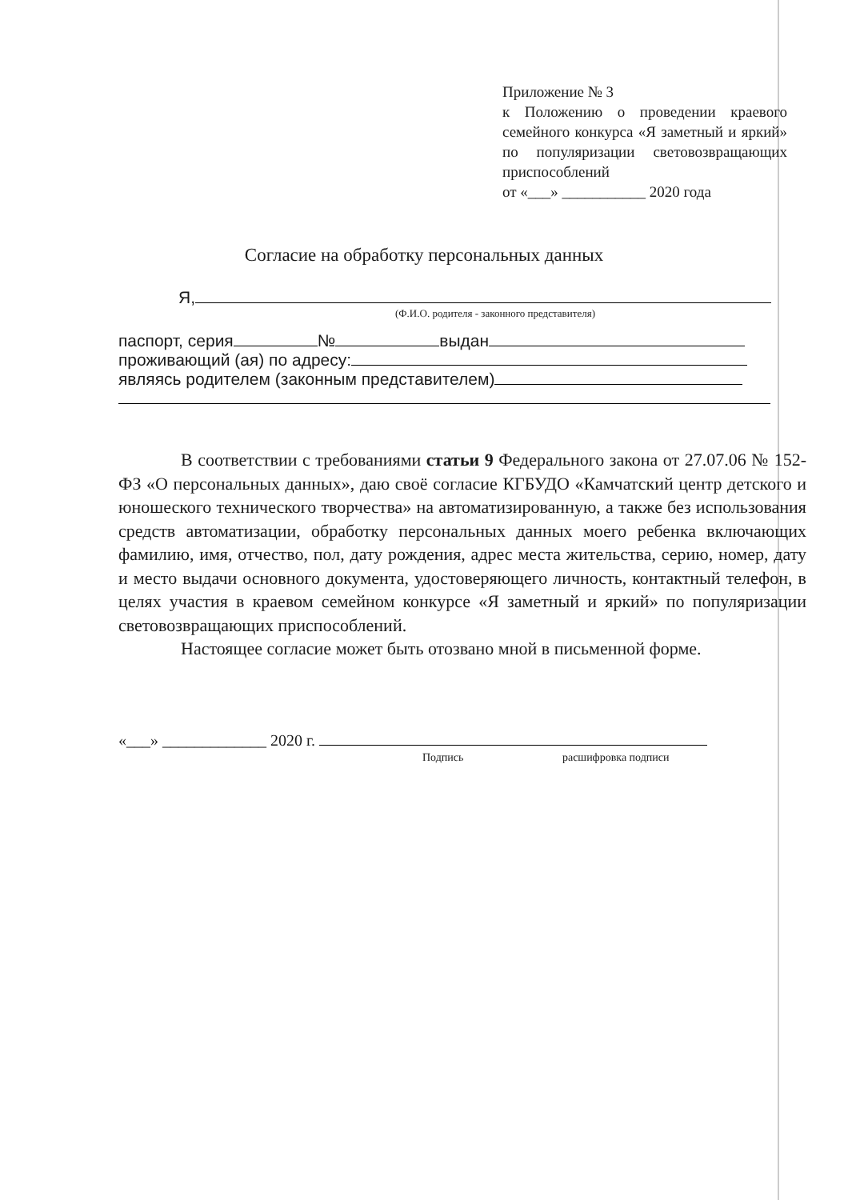Приложение № 3
к Положению о проведении краевого семейного конкурса «Я заметный и яркий» по популяризации световозвращающих приспособлений
от «___» ___________ 2020 года
Согласие на обработку персональных данных
Я,
(Ф.И.О. родителя - законного представителя)
паспорт, серия № выдан
проживающий (ая) по адресу:
являясь родителем (законным представителем)
В соответствии с требованиями статьи 9 Федерального закона от 27.07.06 № 152-ФЗ «О персональных данных», даю своё согласие КГБУДО «Камчатский центр детского и юношеского технического творчества» на автоматизированную, а также без использования средств автоматизации, обработку персональных данных моего ребенка включающих фамилию, имя, отчество, пол, дату рождения, адрес места жительства, серию, номер, дату и место выдачи основного документа, удостоверяющего личность, контактный телефон, в целях участия в краевом семейном конкурсе «Я заметный и яркий» по популяризации световозвращающих приспособлений.
Настоящее согласие может быть отозвано мной в письменной форме.
«___» _____________ 2020 г.
Подпись расшифровка подписи